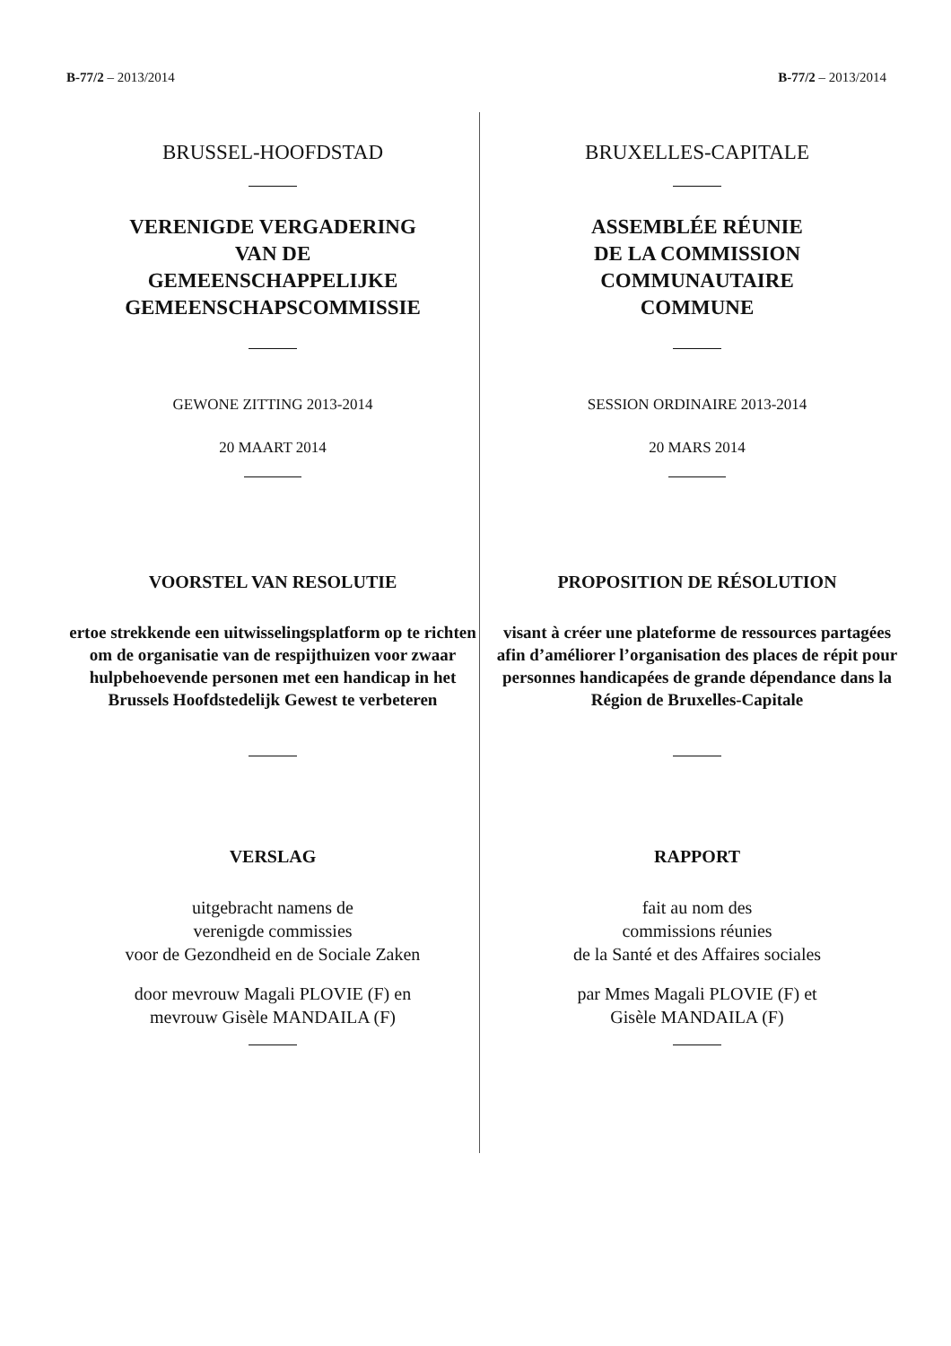B-77/2 – 2013/2014 B-77/2 – 2013/2014
BRUSSEL-HOOFDSTAD
VERENIGDE VERGADERING
VAN DE
GEMEENSCHAPPELIJKE
GEMEENSCHAPSCOMMISSIE
GEWONE ZITTING 2013-2014
20 MAART 2014
VOORSTEL VAN RESOLUTIE
ertoe strekkende een uitwisselingsplatform op te richten om de organisatie van de respijthuizen voor zwaar hulpbehoevende personen met een handicap in het Brussels Hoofdstedelijk Gewest te verbeteren
VERSLAG
uitgebracht namens de
verenigde commissies
voor de Gezondheid en de Sociale Zaken
door mevrouw Magali PLOVIE (F) en
mevrouw Gisèle MANDAILA (F)
BRUXELLES-CAPITALE
ASSEMBLÉE RÉUNIE
DE LA COMMISSION
COMMUNAUTAIRE
COMMUNE
SESSION ORDINAIRE 2013-2014
20 MARS 2014
PROPOSITION DE RÉSOLUTION
visant à créer une plateforme de ressources partagées afin d’améliorer l’organisation des places de répit pour personnes handicapées de grande dépendance dans la Région de Bruxelles-Capitale
RAPPORT
fait au nom des
commissions réunies
de la Santé et des Affaires sociales
par Mmes Magali PLOVIE (F) et
Gisèle MANDAILA (F)